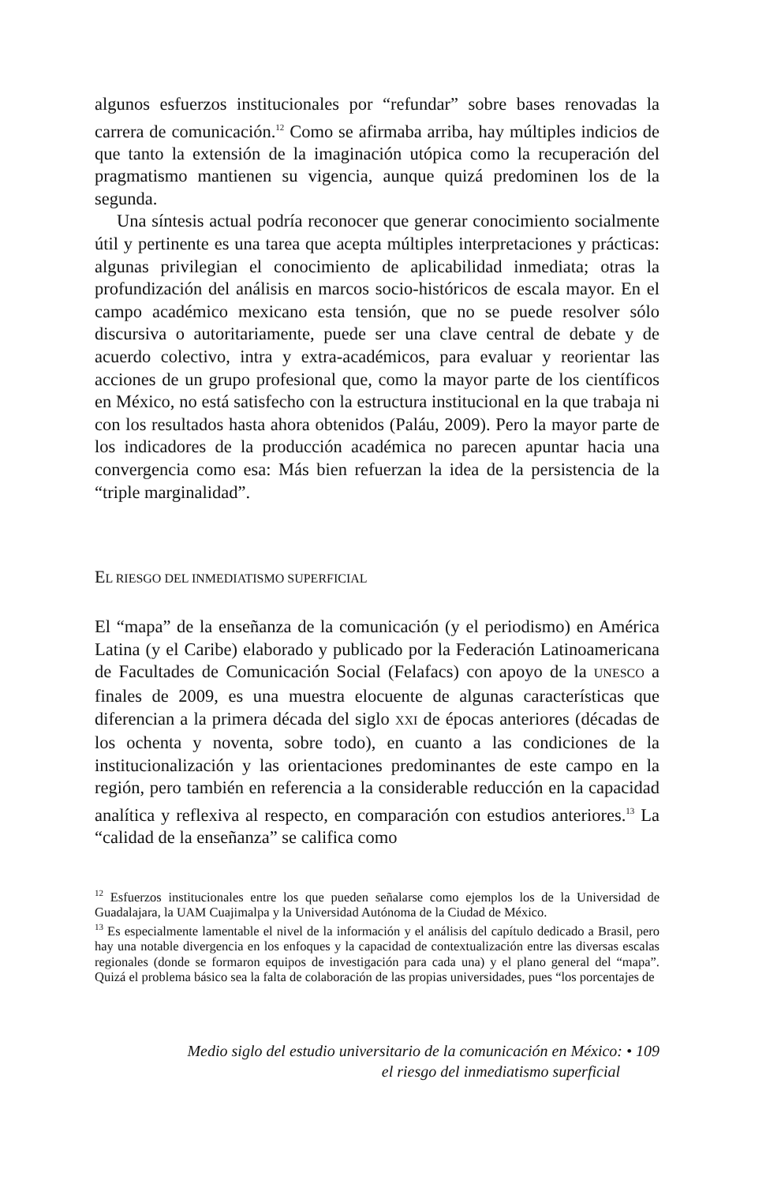algunos esfuerzos institucionales por “refundar” sobre bases renovadas la carrera de comunicación.<sup>12</sup> Como se afirmaba arriba, hay múltiples indicios de que tanto la extensión de la imaginación utópica como la recuperación del pragmatismo mantienen su vigencia, aunque quizá predominen los de la segunda.
Una síntesis actual podría reconocer que generar conocimiento socialmente útil y pertinente es una tarea que acepta múltiples interpretaciones y prácticas: algunas privilegian el conocimiento de aplicabilidad inmediata; otras la profundización del análisis en marcos socio-históricos de escala mayor. En el campo académico mexicano esta tensión, que no se puede resolver sólo discursiva o autoritariamente, puede ser una clave central de debate y de acuerdo colectivo, intra y extra-académicos, para evaluar y reorientar las acciones de un grupo profesional que, como la mayor parte de los científicos en México, no está satisfecho con la estructura institucional en la que trabaja ni con los resultados hasta ahora obtenidos (Paláu, 2009). Pero la mayor parte de los indicadores de la producción académica no parecen apuntar hacia una convergencia como esa: Más bien refuerzan la idea de la persistencia de la “triple marginalidad”.
EL RIESGO DEL INMEDIATISMO SUPERFICIAL
El “mapa” de la enseñanza de la comunicación (y el periodismo) en América Latina (y el Caribe) elaborado y publicado por la Federación Latinoamericana de Facultades de Comunicación Social (Felafacs) con apoyo de la UNESCO a finales de 2009, es una muestra elocuente de algunas características que diferencian a la primera década del siglo XXI de épocas anteriores (décadas de los ochenta y noventa, sobre todo), en cuanto a las condiciones de la institucionalización y las orientaciones predominantes de este campo en la región, pero también en referencia a la considerable reducción en la capacidad analítica y reflexiva al respecto, en comparación con estudios anteriores.<sup>13</sup> La “calidad de la enseñanza” se califica como
<sup>12</sup> Esfuerzos institucionales entre los que pueden señalarse como ejemplos los de la Universidad de Guadalajara, la UAM Cuajimalpa y la Universidad Autónoma de la Ciudad de México.
<sup>13</sup> Es especialmente lamentable el nivel de la información y el análisis del capítulo dedicado a Brasil, pero hay una notable divergencia en los enfoques y la capacidad de contextualización entre las diversas escalas regionales (donde se formaron equipos de investigación para cada una) y el plano general del “mapa”. Quizá el problema básico sea la falta de colaboración de las propias universidades, pues “los porcentajes de
Medio siglo del estudio universitario de la comunicación en México: • 109
el riesgo del inmediatismo superficial